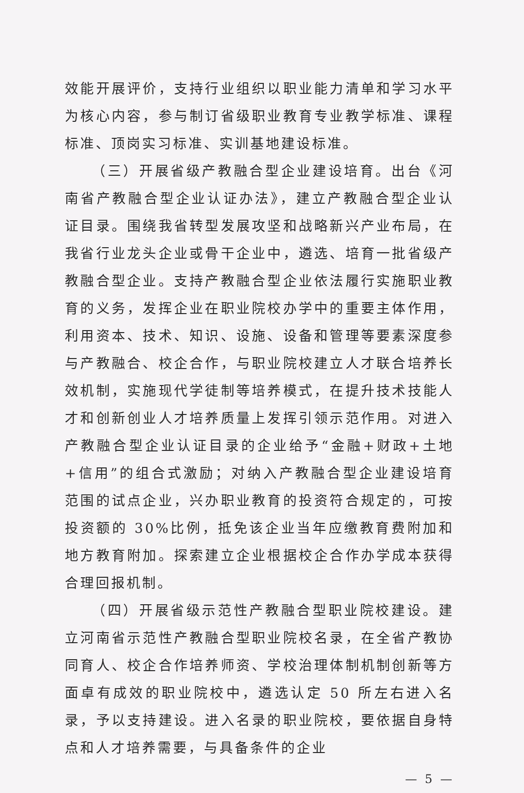效能开展评价，支持行业组织以职业能力清单和学习水平为核心内容，参与制订省级职业教育专业教学标准、课程标准、顶岗实习标准、实训基地建设标准。
（三）开展省级产教融合型企业建设培育。出台《河南省产教融合型企业认证办法》，建立产教融合型企业认证目录。围绕我省转型发展攻坚和战略新兴产业布局，在我省行业龙头企业或骨干企业中，遴选、培育一批省级产教融合型企业。支持产教融合型企业依法履行实施职业教育的义务，发挥企业在职业院校办学中的重要主体作用，利用资本、技术、知识、设施、设备和管理等要素深度参与产教融合、校企合作，与职业院校建立人才联合培养长效机制，实施现代学徒制等培养模式，在提升技术技能人才和创新创业人才培养质量上发挥引领示范作用。对进入产教融合型企业认证目录的企业给予“金融+财政+土地+信用”的组合式激励；对纳入产教融合型企业建设培育范围的试点企业，兴办职业教育的投资符合规定的，可按投资额的 30%比例，抵免该企业当年应缴教育费附加和地方教育附加。探索建立企业根据校企合作办学成本获得合理回报机制。
（四）开展省级示范性产教融合型职业院校建设。建立河南省示范性产教融合型职业院校名录，在全省产教协同育人、校企合作培养师资、学校治理体制机制创新等方面卓有成效的职业院校中，遴选认定 50 所左右进入名录，予以支持建设。进入名录的职业院校，要依据自身特点和人才培养需要，与具备条件的企业
— 5 —